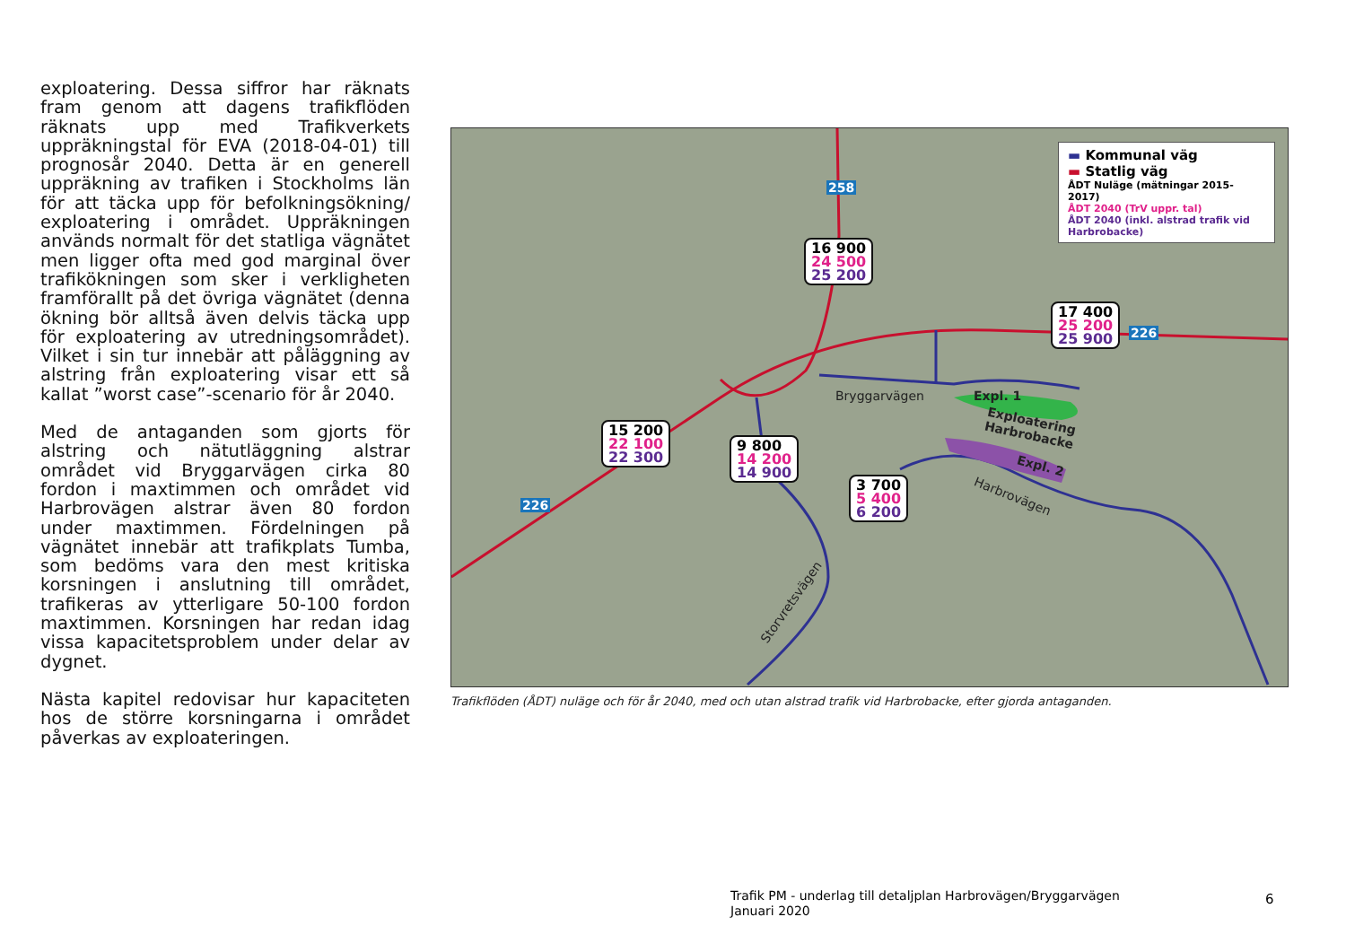exploatering. Dessa siffror har räknats fram genom att dagens trafikflöden räknats upp med Trafikverkets uppräkningstal för EVA (2018-04-01) till prognosår 2040. Detta är en generell uppräkning av trafiken i Stockholms län för att täcka upp för befolkningsökning/ exploatering i området. Uppräkningen används normalt för det statliga vägnätet men ligger ofta med god marginal över trafikökningen som sker i verkligheten framförallt på det övriga vägnätet (denna ökning bör alltså även delvis täcka upp för exploatering av utredningsområdet). Vilket i sin tur innebär att påläggning av alstring från exploatering visar ett så kallat ”worst case”-scenario för år 2040.
Med de antaganden som gjorts för alstring och nätutläggning alstrar området vid Bryggarvägen cirka 80 fordon i maxtimmen och området vid Harbrovägen alstrar även 80 fordon under maxtimmen. Fördelningen på vägnätet innebär att trafikplats Tumba, som bedöms vara den mest kritiska korsningen i anslutning till området, trafikeras av ytterligare 50-100 fordon maxtimmen. Korsningen har redan idag vissa kapacitetsproblem under delar av dygnet.
Nästa kapitel redovisar hur kapaciteten hos de större korsningarna i området påverkas av exploateringen.
▬ Kommunal väg
▬ Statlig väg
ÅDT Nuläge (mätningar 2015-2017)
ÅDT 2040 (TrV uppr. tal)
ÅDT 2040 (inkl. alstrad trafik vid Harbrobacke)
258
226
226
16 900
24 500
25 200
17 400
25 200
25 900
15 200
22 100
22 300
9 800
14 200
14 900
3 700
5 400
6 200
Bryggarvägen Expl. 1
Exploatering
Harbrobacke
Expl. 2
Harbrovägen
Storvretsvägen
Trafikflöden (ÅDT) nuläge och för år 2040, med och utan alstrad trafik vid Harbrobacke, efter gjorda antaganden.
Trafik PM - underlag till detaljplan Harbrovägen/Bryggarvägen
Januari 2020
6